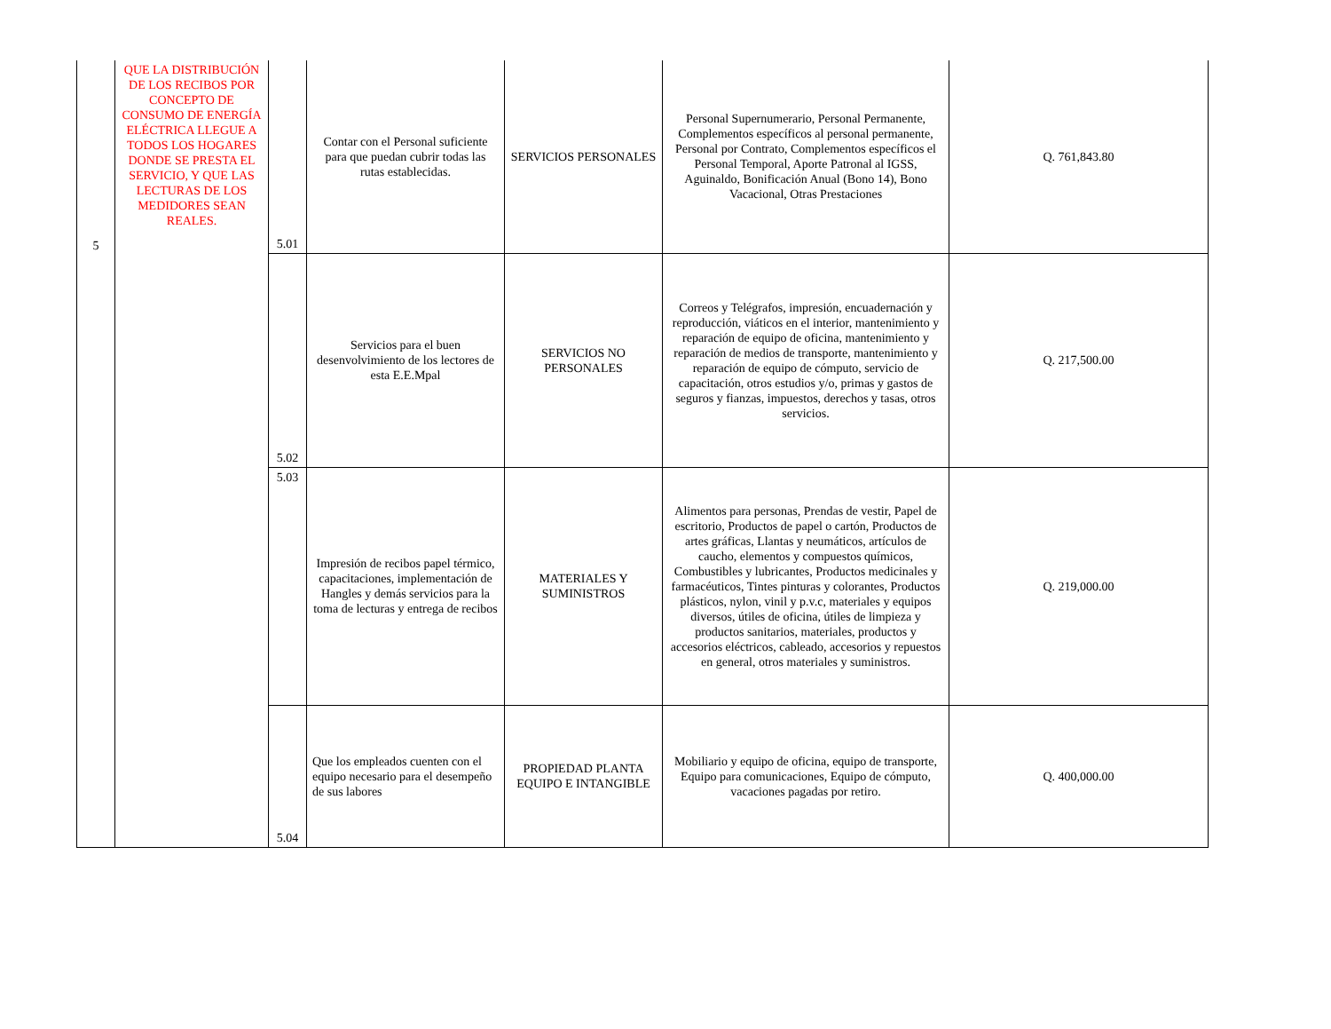| 5 | QUE LA DISTRIBUCIÓN DE LOS RECIBOS POR CONCEPTO DE CONSUMO DE ENERGÍA ELÉCTRICA LLEGUE A TODOS LOS HOGARES DONDE SE PRESTA EL SERVICIO, Y QUE LAS LECTURAS DE LOS MEDIDORES SEAN REALES. | 5.01 | Contar con el Personal suficiente para que puedan cubrir todas las rutas establecidas. | SERVICIOS PERSONALES | Personal Supernumerario, Personal Permanente, Complementos específicos al personal permanente, Personal por Contrato, Complementos específicos el Personal Temporal, Aporte Patronal al IGSS, Aguinaldo, Bonificación Anual (Bono 14), Bono Vacacional, Otras Prestaciones | Q. 761,843.80 |
| | | 5.02 | Servicios para el buen desenvolvimiento de los lectores de esta E.E.Mpal | SERVICIOS NO PERSONALES | Correos y Telégrafos, impresión, encuadernación y reproducción, viáticos en el interior, mantenimiento y reparación de equipo de oficina, mantenimiento y reparación de medios de transporte, mantenimiento y reparación de equipo de cómputo, servicio de capacitación, otros estudios y/o, primas y gastos de seguros y fianzas, impuestos, derechos y tasas, otros servicios. | Q. 217,500.00 |
| | | 5.03 | Impresión de recibos papel térmico, capacitaciones, implementación de Hangles y demás servicios para la toma de lecturas y entrega de recibos | MATERIALES Y SUMINISTROS | Alimentos para personas, Prendas de vestir, Papel de escritorio, Productos de papel o cartón, Productos de artes gráficas, Llantas y neumáticos, artículos de caucho, elementos y compuestos químicos, Combustibles y lubricantes, Productos medicinales y farmacéuticos, Tintes pinturas y colorantes, Productos plásticos, nylon, vinil y p.v.c, materiales y equipos diversos, útiles de oficina, útiles de limpieza y productos sanitarios, materiales, productos y accesorios eléctricos, cableado, accesorios y repuestos en general, otros materiales y suministros. | Q. 219,000.00 |
| | | 5.04 | Que los empleados cuenten con el equipo necesario para el desempeño de sus labores | PROPIEDAD PLANTA EQUIPO E INTANGIBLE | Mobiliario y equipo de oficina, equipo de transporte, Equipo para comunicaciones, Equipo de cómputo, vacaciones pagadas por retiro. | Q. 400,000.00 |